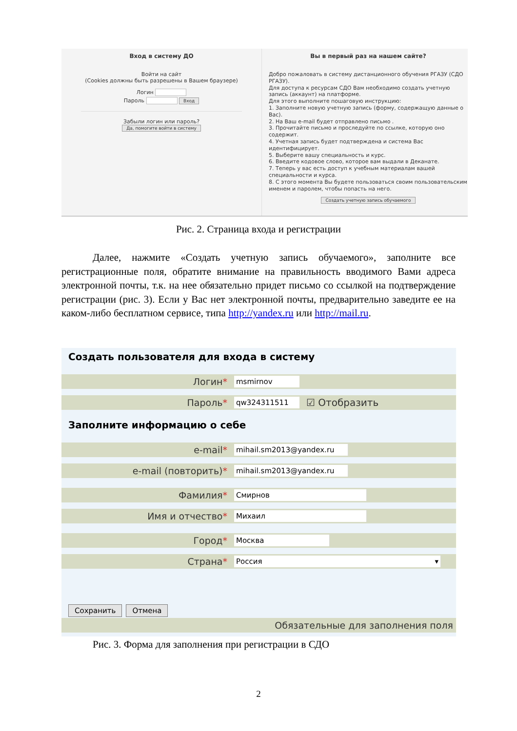Вход в систему ДО
Войти на сайт
(Cookies должны быть разрешены в Вашем браузере)
Логин
Пароль Вход
Забыли логин или пароль?
Да, помогите войти в систему
Вы в первый раз на нашем сайте?
Добро пожаловать в систему дистанционного обучения РГАЗУ (СДО РГАЗУ).
Для доступа к ресурсам СДО Вам необходимо создать учетную запись (аккаунт) на платформе.
Для этого выполните пошаговую инструкцию:
1. Заполните новую учетную запись (форму, содержащую данные о Вас).
2. На Ваш e-mail будет отправлено письмо .
3. Прочитайте письмо и проследуйте по ссылке, которую оно содержит.
4. Учетная запись будет подтверждена и система Вас идентифицирует.
5. Выберите вашу специальность и курс.
6. Введите кодовое слово, которое вам выдали в Деканате.
7. Теперь у вас есть доступ к учебным материалам вашей специальности и курса.
8. С этого момента Вы будете пользоваться своим пользовательским именем и паролем, чтобы попасть на него.
Создать учетную запись обучаемого
Рис. 2. Страница входа и регистрации
Далее, нажмите «Создать учетную запись обучаемого», заполните все регистрационные поля, обратите внимание на правильность вводимого Вами адреса электронной почты, т.к. на нее обязательно придет письмо со ссылкой на подтверждение регистрации (рис. 3). Если у Вас нет электронной почты, предварительно заведите ее на каком-либо бесплатном сервисе, типа http://yandex.ru или http://mail.ru.
Создать пользователя для входа в систему
Логин* msmirnov
Пароль* qw324311511 ☑ Отобразить
Заполните информацию о себе
e-mail* mihail.sm2013@yandex.ru
e-mail (повторить)* mihail.sm2013@yandex.ru
Фамилия* Смирнов
Имя и отчество* Михаил
Город* Москва
Страна* Россия ▾
Сохранить Отмена
Обязательные для заполнения поля
Рис. 3. Форма для заполнения при регистрации в СДО
2